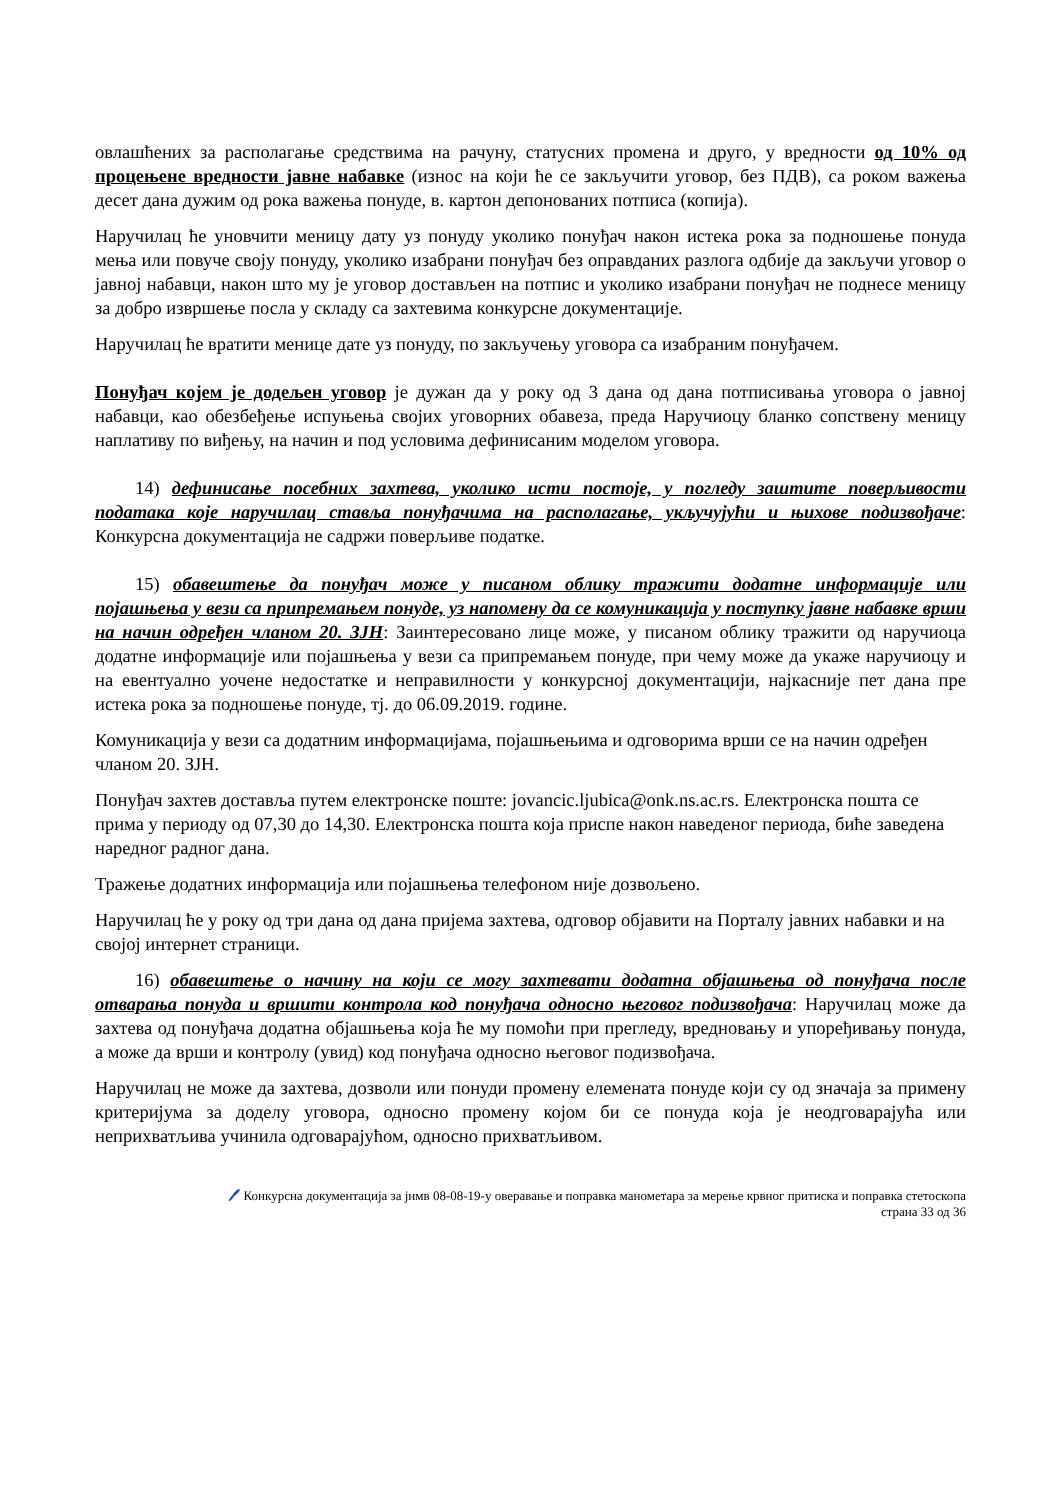овлашћених за располагање средствима на рачуну, статусних промена и друго, у вредности од 10% од процењене вредности јавне набавке (износ на који ће се закључити уговор, без ПДВ), са роком важења десет дана дужим од рока важења понуде, в. картон депонованих потписа (копија).
Наручилац ће уновчити меницу дату уз понуду уколико понуђач након истека рока за подношење понуда мења или повуче своју понуду, уколико изабрани понуђач без оправданих разлога одбије да закључи уговор о јавној набавци, након што му је уговор достављен на потпис и уколико изабрани понуђач не поднесе меницу за добро извршење посла у складу са захтевима конкурсне документације.
Наручилац ће вратити менице дате уз понуду, по закључењу уговора са изабраним понуђачем.
Понуђач којем је додељен уговор је дужан да у року од 3 дана од дана потписивања уговора о јавној набавци, као обезбеђење испуњења својих уговорних обавеза, преда Наручиоцу бланко сопствену меницу наплативу по виђењу, на начин и под условима дефинисаним моделом уговора.
14) дефинисање посебних захтева, уколико исти постоје, у погледу заштите поверљивости података које наручилац ставља понуђачима на располагање, укључујући и њихове подизвођаче: Конкурсна документација не садржи поверљиве податке.
15) обавештење да понуђач може у писаном облику тражити додатне информације или појашњења у вези са припремањем понуде, уз напомену да се комуникација у поступку јавне набавке врши на начин одређен чланом 20. ЗЈН: Заинтересовано лице може, у писаном облику тражити од наручиоца додатне информације или појашњења у вези са припремањем понуде, при чему може да укаже наручиоцу и на евентуално уочене недостатке и неправилности у конкурсној документацији, најкасније пет дана пре истека рока за подношење понуде, тј. до 06.09.2019. године.
Комуникација у вези са додатним информацијама, појашњењима и одговорима врши се на начин одређен чланом 20. ЗЈН.
Понуђач захтев доставља путем електронске поште: jovancic.ljubica@onk.ns.ac.rs. Електронска пошта се прима у периоду од 07,30 до 14,30. Електронска пошта која приспе након наведеног периода, биће заведена наредног радног дана.
Тражење додатних информација или појашњења телефоном није дозвољено.
Наручилац ће у року од три дана од дана пријема захтева, одговор објавити на Порталу јавних набавки и на својој интернет страници.
16) обавештење о начину на који се могу захтевати додатна објашњења од понуђача после отварања понуда и вршити контрола код понуђача односно његовог подизвођача: Наручилац може да захтева од понуђача додатна објашњења која ће му помоћи при прегледу, вредновању и упоређивању понуда, а може да врши и контролу (увид) код понуђача односно његовог подизвођача.
Наручилац не може да захтева, дозволи или понуди промену елемената понуде који су од значаја за примену критеријума за доделу уговора, односно промену којом би се понуда која је неодговарајућа или неприхватљива учинила одговарајућом, односно прихватљивом.
🖊 Конкурсна документација за јнмв 08-08-19-у оверавање и поправка манометара за мерење крвног притиска и поправка стетоскопа
страна 33 од 36